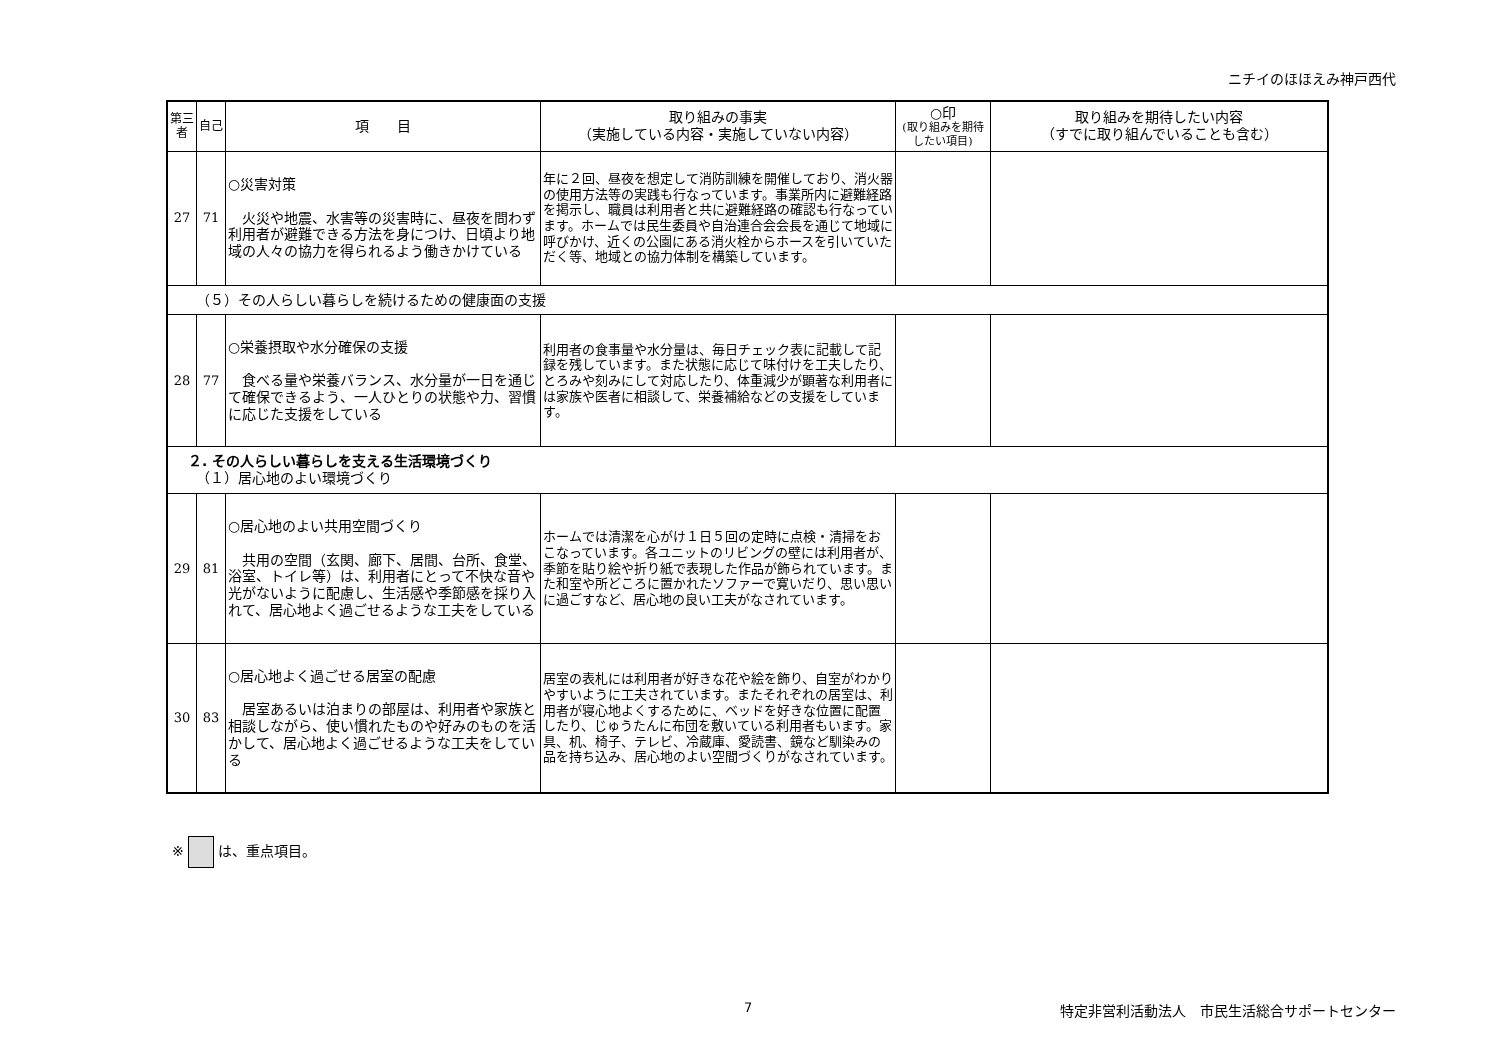ニチイのほほえみ神戸西代
| 第三者 | 自己 | 項 目 | 取り組みの事実 （実施している内容・実施していない内容） | ○印 (取り組みを期待したい項目) | 取り組みを期待したい内容 （すでに取り組んでいることも含む） |
| --- | --- | --- | --- | --- | --- |
| 27 | 71 | ○災害対策 火災や地震、水害等の災害時に、昼夜を問わず利用者が避難できる方法を身につけ、日頃より地域の人々の協力を得られるよう働きかけている | 年に２回、昼夜を想定して消防訓練を開催しており、消火器の使用方法等の実践も行なっています。事業所内に避難経路を掲示し、職員は利用者と共に避難経路の確認も行なっています。ホームでは民生委員や自治連合会会長を通じて地域に呼びかけ、近くの公園にある消火栓からホースを引いていただく等、地域との協力体制を構築しています。 | | |
| （５）その人らしい暮らしを続けるための健康面の支援 | | | | | |
| 28 | 77 | ○栄養摂取や水分確保の支援 食べる量や栄養バランス、水分量が一日を通じて確保できるよう、一人ひとりの状態や力、習慣に応じた支援をしている | 利用者の食事量や水分量は、毎日チェック表に記載して記録を残しています。また状態に応じて味付けを工夫したり、とろみや刻みにして対応したり、体重減少が顕著な利用者には家族や医者に相談して、栄養補給などの支援をしています。 | | |
| ２. その人らしい暮らしを支える生活環境づくり （１）居心地のよい環境づくり | | | | | |
| 29 | 81 | ○居心地のよい共用空間づくり 共用の空間（玄関、廊下、居間、台所、食堂、浴室、トイレ等）は、利用者にとって不快な音や光がないように配慮し、生活感や季節感を採り入れて、居心地よく過ごせるような工夫をしている | ホームでは清潔を心がけ１日５回の定時に点検・清掃をおこなっています。各ユニットのリビングの壁には利用者が、季節を貼り絵や折り紙で表現した作品が飾られています。また和室や所どころに置かれたソファーで寛いだり、思い思いに過ごすなど、居心地の良い工夫がなされています。 | | |
| 30 | 83 | ○居心地よく過ごせる居室の配慮 居室あるいは泊まりの部屋は、利用者や家族と相談しながら、使い慣れたものや好みのものを活かして、居心地よく過ごせるような工夫をしている | 居室の表札には利用者が好きな花や絵を飾り、自室がわかりやすいように工夫されています。またそれぞれの居室は、利用者が寝心地よくするために、ベッドを好きな位置に配置したり、じゅうたんに布団を敷いている利用者もいます。家具、机、椅子、テレビ、冷蔵庫、愛読書、鏡など馴染みの品を持ち込み、居心地のよい空間づくりがなされています。 | | |
※ は、重点項目。
7
特定非営利活動法人　市民生活総合サポートセンター